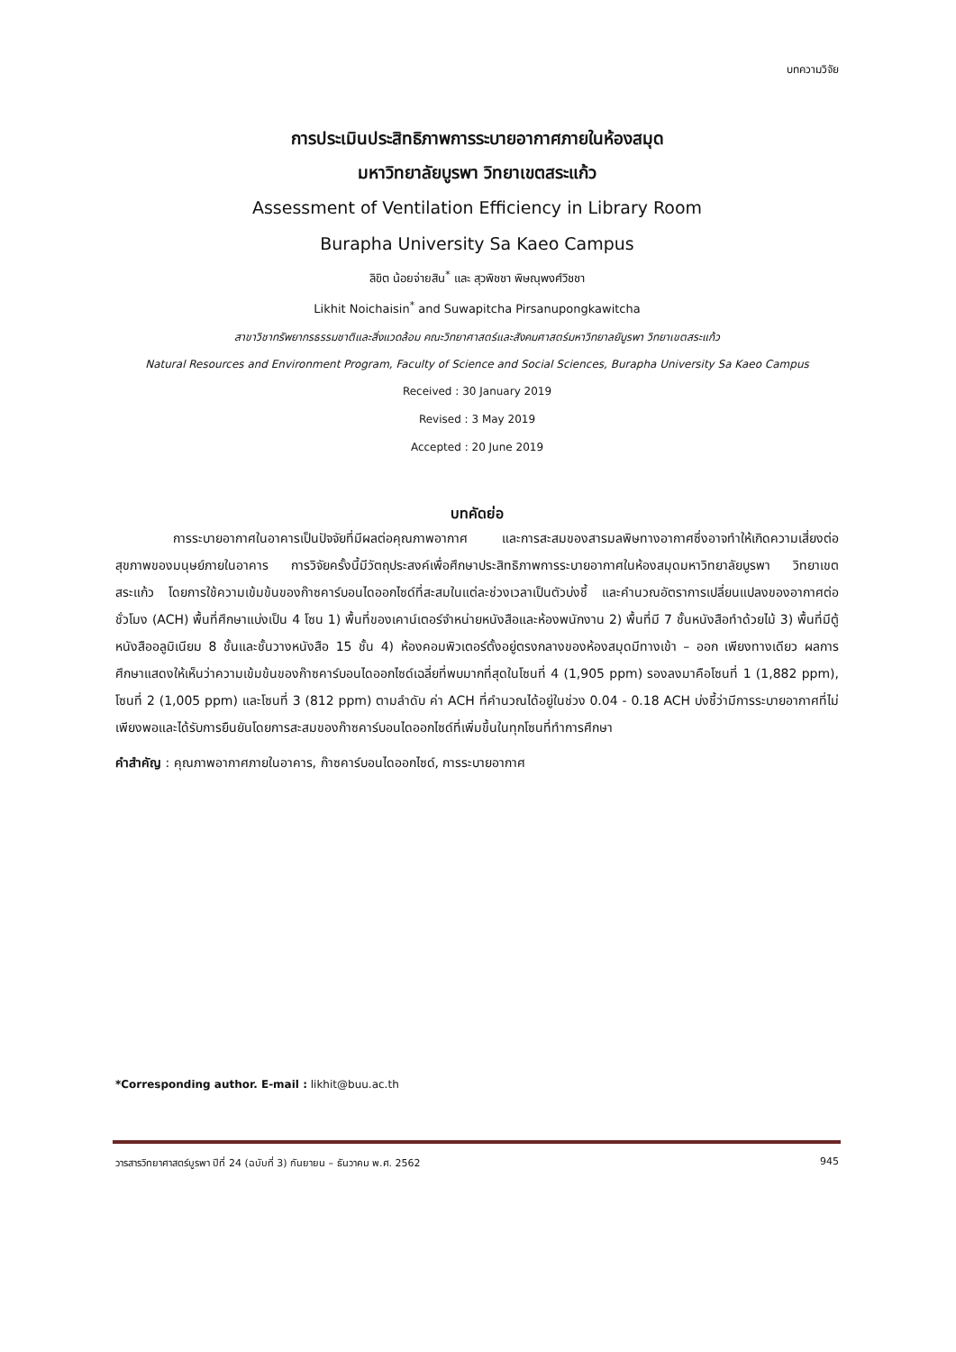บทความวิจัย
การประเมินประสิทธิภาพการระบายอากาศภายในห้องสมุด
มหาวิทยาลัยบูรพา วิทยาเขตสระแก้ว
Assessment of Ventilation Efficiency in Library Room
Burapha University Sa Kaeo Campus
ลิขิต น้อยจ่ายสิน<sup>*</sup> และ สุวพิชชา พิษณุพงศ์วิชชา
Likhit Noichaisin<sup>*</sup> and Suwapitcha Pirsanupongkawitcha
สาขาวิชาทรัพยากรธรรมชาติและสิ่งแวดล้อม คณะวิทยาศาสตร์และสังคมศาสตร์มหาวิทยาลยับูรพา วิทยาเขตสระแก้ว
Natural Resources and Environment Program, Faculty of Science and Social Sciences, Burapha University Sa Kaeo Campus
Received : 30 January 2019
Revised : 3 May 2019
Accepted : 20 June 2019
บทคัดย่อ
การระบายอากาศในอาคารเป็นปัจจัยที่มีผลต่อคุณภาพอากาศ และการสะสมของสารมลพิษทางอากาศซึ่งอาจทำให้เกิดความเสี่ยงต่อสุขภาพของมนุษย์ภายในอาคาร การวิจัยครั้งนี้มีวัตถุประสงค์เพื่อศึกษาประสิทธิภาพการระบายอากาศในห้องสมุดมหาวิทยาลัยบูรพา วิทยาเขตสระแก้ว โดยการใช้ความเข้มข้นของก๊าซคาร์บอนไดออกไซด์ที่สะสมในแต่ละช่วงเวลาเป็นตัวบ่งชี้ และคำนวณอัตราการเปลี่ยนแปลงของอากาศต่อชั่วโมง (ACH) พื้นที่ศึกษาแบ่งเป็น 4 โซน 1) พื้นที่ของเคาน์เตอร์จำหน่ายหนังสือและห้องพนักงาน 2) พื้นที่มี 7 ชั้นหนังสือทำด้วยไม้ 3) พื้นที่มีตู้หนังสืออลูมิเนียม 8 ชั้นและชั้นวางหนังสือ 15 ชั้น 4) ห้องคอมพิวเตอร์ตั้งอยู่ตรงกลางของห้องสมุดมีทางเข้า – ออก เพียงทางเดียว ผลการศึกษาแสดงให้เห็นว่าความเข้มข้นของก๊าซคาร์บอนไดออกไซด์เฉลี่ยที่พบมากที่สุดในโซนที่ 4 (1,905 ppm) รองลงมาคือโซนที่ 1 (1,882 ppm), โซนที่ 2 (1,005 ppm) และโซนที่ 3 (812 ppm) ตามลำดับ ค่า ACH ที่คำนวณได้อยู่ในช่วง 0.04 - 0.18 ACH บ่งชี้ว่ามีการระบายอากาศที่ไม่เพียงพอและได้รับการยืนยันโดยการสะสมของก๊าซคาร์บอนไดออกไซด์ที่เพิ่มขึ้นในทุกโซนที่ทำการศึกษา
คำสำคัญ : คุณภาพอากาศภายในอาคาร, ก๊าซคาร์บอนไดออกไซด์, การระบายอากาศ
*Corresponding author. E-mail : likhit@buu.ac.th
วารสารวิทยาศาสตร์บูรพา ปีที่ 24 (ฉบับที่ 3) กันยายน – ธันวาคม พ.ศ. 2562 945